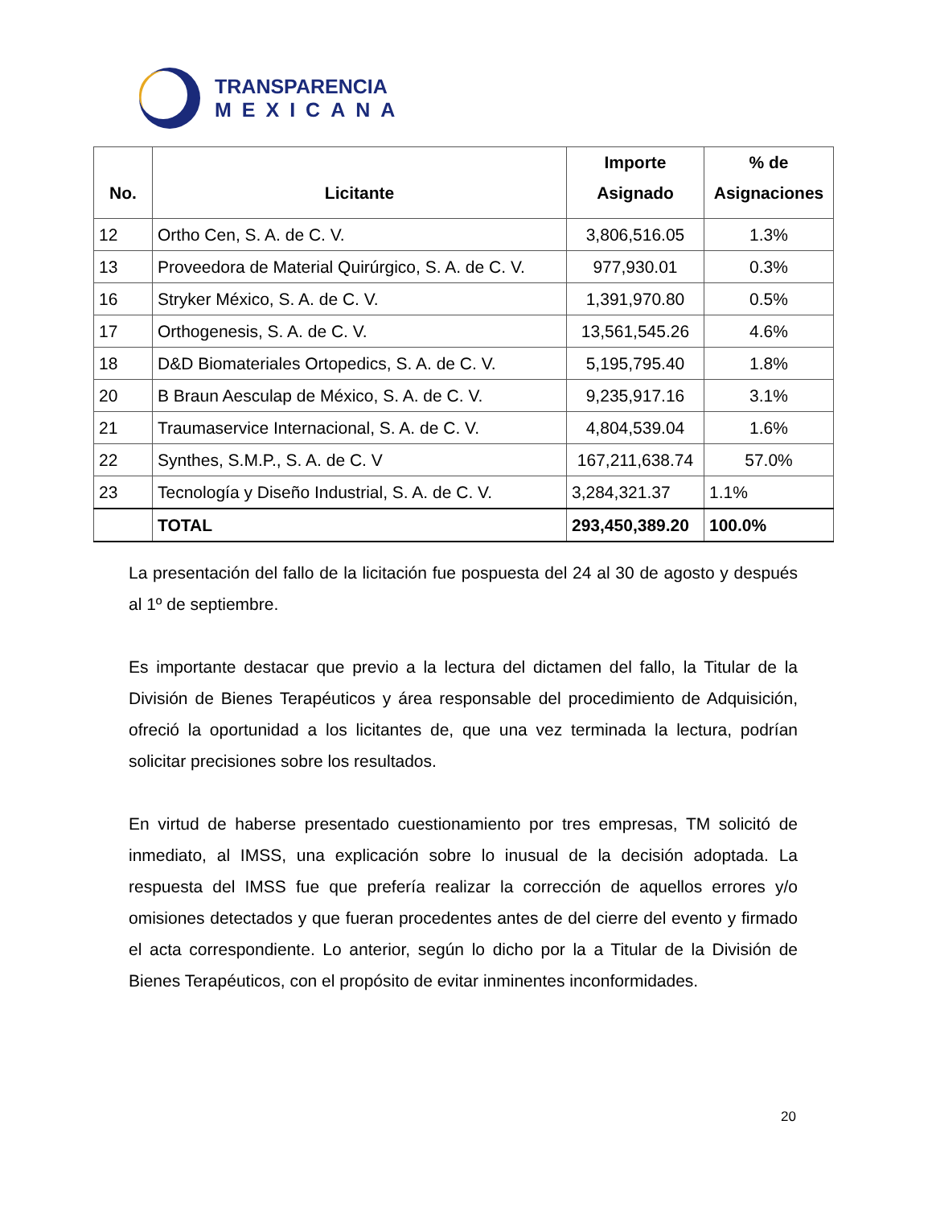TRANSPARENCIA
MEXICANA
| No. | Licitante | Importe Asignado | % de Asignaciones |
| --- | --- | --- | --- |
| 12 | Ortho Cen, S. A. de C. V. | 3,806,516.05 | 1.3% |
| 13 | Proveedora de Material Quirúrgico, S. A. de C. V. | 977,930.01 | 0.3% |
| 16 | Stryker México, S. A. de C. V. | 1,391,970.80 | 0.5% |
| 17 | Orthogenesis, S. A. de C. V. | 13,561,545.26 | 4.6% |
| 18 | D&D Biomateriales Ortopedics, S. A. de C. V. | 5,195,795.40 | 1.8% |
| 20 | B Braun Aesculap de México, S. A. de C. V. | 9,235,917.16 | 3.1% |
| 21 | Traumaservice Internacional, S. A. de C. V. | 4,804,539.04 | 1.6% |
| 22 | Synthes, S.M.P., S. A. de C. V | 167,211,638.74 | 57.0% |
| 23 | Tecnología y Diseño Industrial, S. A. de C. V. | 3,284,321.37 | 1.1% |
| | TOTAL | 293,450,389.20 | 100.0% |
La presentación del fallo de la licitación fue pospuesta del 24 al 30 de agosto y después al 1º de septiembre.
Es importante destacar que previo a la lectura del dictamen del fallo, la Titular de la División de Bienes Terapéuticos y área responsable del procedimiento de Adquisición, ofreció la oportunidad a los licitantes de, que una vez terminada la lectura, podrían solicitar precisiones sobre los resultados.
En virtud de haberse presentado cuestionamiento por tres empresas, TM solicitó de inmediato, al IMSS, una explicación sobre lo inusual de la decisión adoptada. La respuesta del IMSS fue que prefería realizar la corrección de aquellos errores y/o omisiones detectados y que fueran procedentes antes de del cierre del evento y firmado el acta correspondiente. Lo anterior, según lo dicho por la a Titular de la División de Bienes Terapéuticos, con el propósito de evitar inminentes inconformidades.
20